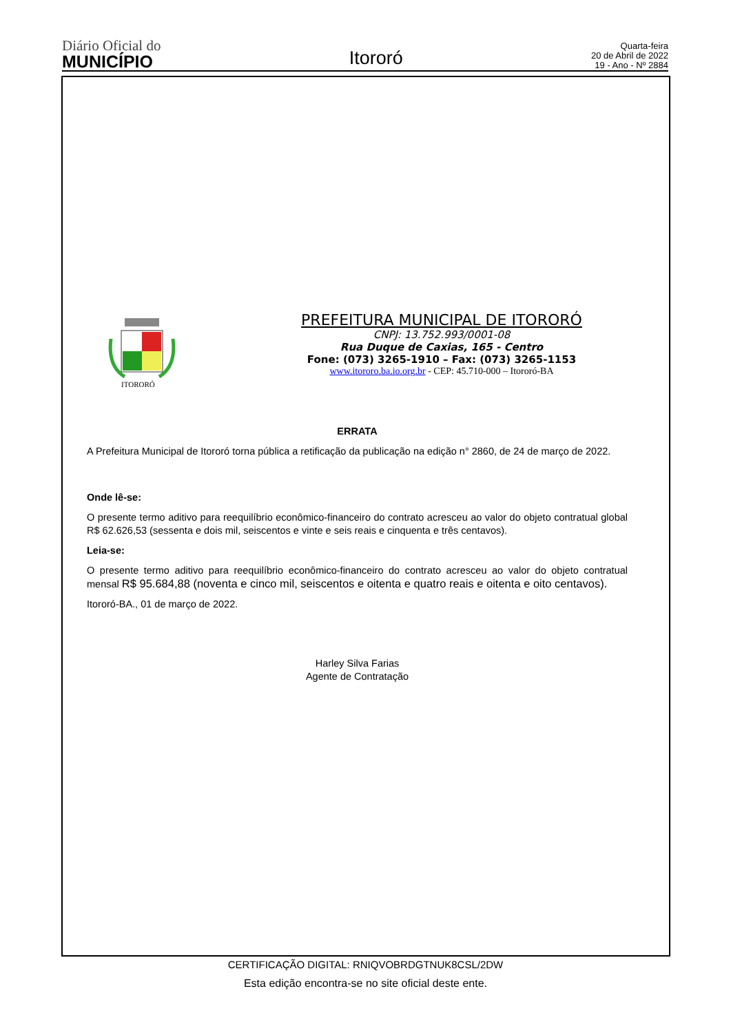Diário Oficial do
MUNICÍPIO
Itororó
Quarta-feira
20 de Abril de 2022
19 - Ano - Nº 2884
ITORORÓ
PREFEITURA MUNICIPAL DE ITORORÓ
CNPJ: 13.752.993/0001-08
Rua Duque de Caxias, 165 - Centro
Fone: (073) 3265-1910 – Fax: (073) 3265-1153
www.itororo.ba.io.org.br - CEP: 45.710-000 – Itororó-BA
ERRATA
A Prefeitura Municipal de Itororó torna pública a retificação da publicação na edição n° 2860, de 24 de março de 2022.
Onde lê-se:
O presente termo aditivo para reequilíbrio econômico-financeiro do contrato acresceu ao valor do objeto contratual global R$ 62.626,53 (sessenta e dois mil, seiscentos e vinte e seis reais e cinquenta e três centavos).
Leia-se:
O presente termo aditivo para reequilíbrio econômico-financeiro do contrato acresceu ao valor do objeto contratual mensal R$ 95.684,88 (noventa e cinco mil, seiscentos e oitenta e quatro reais e oitenta e oito centavos).
Itororó-BA., 01 de março de 2022.
Harley Silva Farias
Agente de Contratação
CERTIFICAÇÃO DIGITAL: RNIQVOBRDGTNUK8CSL/2DW
Esta edição encontra-se no site oficial deste ente.